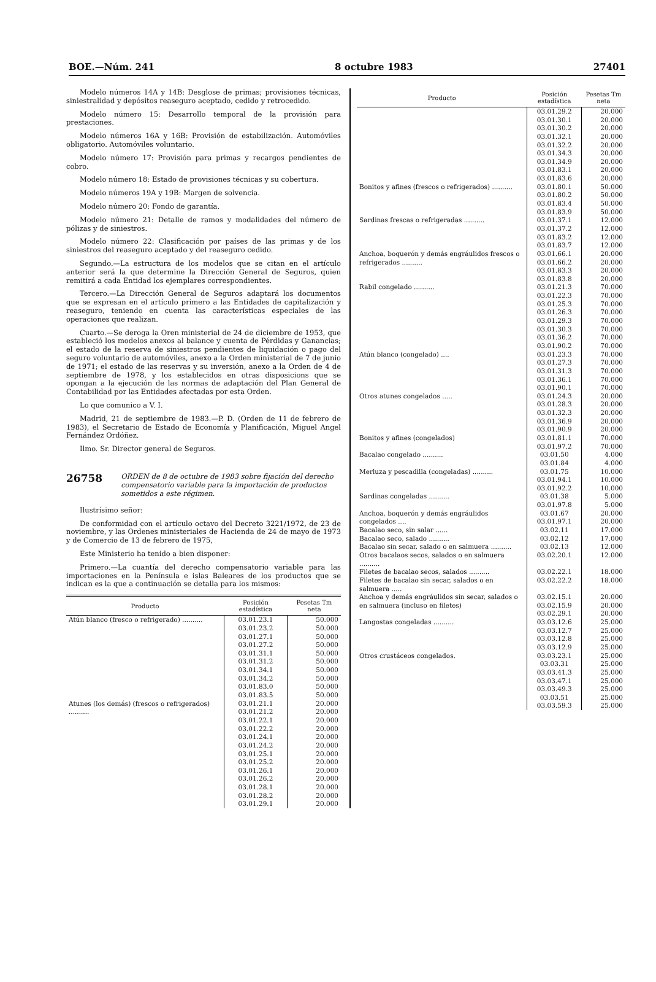BOE.—Núm. 241 8 octubre 1983 27401
Modelo números 14A y 14B: Desglose de primas; provisiones técnicas, siniestralidad y depósitos reaseguro aceptado, cedido y retrocedido.
Modelo número 15: Desarrollo temporal de la provisión para prestaciones.
Modelo números 16A y 16B: Provisión de estabilización. Automóviles obligatorio. Automóviles voluntario.
Modelo número 17: Provisión para primas y recargos pendientes de cobro.
Modelo número 18: Estado de provisiones técnicas y su cobertura.
Modelo números 19A y 19B: Margen de solvencia.
Modelo número 20: Fondo de garantía.
Modelo número 21: Detalle de ramos y modalidades del número de pólizas y de siniestros.
Modelo número 22: Clasificación por países de las primas y de los siniestros del reaseguro aceptado y del reaseguro cedido.
Segundo.—La estructura de los modelos que se citan en el artículo anterior será la que determine la Dirección General de Seguros, quien remitirá a cada Entidad los ejemplares correspondientes.
Tercero.—La Dirección General de Seguros adaptará los documentos que se expresan en el artículo primero a las Entidades de capitalización y reaseguro, teniendo en cuenta las características especiales de las operaciones que realizan.
Cuarto.—Se deroga la Oren ministerial de 24 de diciembre de 1953, que estableció los modelos anexos al balance y cuenta de Pérdidas y Ganancias; el estado de la reserva de siniestros pendientes de liquidación o pago del seguro voluntario de automóviles, anexo a la Orden ministerial de 7 de junio de 1971; el estado de las reservas y su inversión, anexo a la Orden de 4 de septiembre de 1978, y los establecidos en otras disposicions que se opongan a la ejecución de las normas de adaptación del Plan General de Contabilidad por las Entidades afectadas por esta Orden.
Lo que comunico a V. I.
Madrid, 21 de septiembre de 1983.—P. D. (Orden de 11 de febrero de 1983), el Secretario de Estado de Economía y Planificación, Miguel Angel Fernández Ordóñez.
Ilmo. Sr. Director general de Seguros.
26758 ORDEN de 8 de octubre de 1983 sobre fijación del derecho compensatorio variable para la importación de productos sometidos a este régimen.
Ilustrísimo señor:
De conformidad con el artículo octavo del Decreto 3221/1972, de 23 de noviembre, y las Ordenes ministeriales de Hacienda de 24 de mayo de 1973 y de Comercio de 13 de febrero de 1975,
Este Ministerio ha tenido a bien disponer:
Primero.—La cuantía del derecho compensatorio variable para las importaciones en la Península e islas Baleares de los productos que se indican es la que a continuación se detalla para los mismos:
| Producto | Posición estadística | Pesetas Tm neta |
| --- | --- | --- |
| Atún blanco (fresco o refrigerado) .......... | 03.01.23.1 03.01.23.2 03.01.27.1 03.01.27.2 03.01.31.1 03.01.31.2 03.01.34.1 03.01.34.2 03.01.83.0 03.01.83.5 | 50.000 50.000 50.000 50.000 50.000 50.000 50.000 50.000 50.000 50.000 |
| Atunes (los demás) (frescos o refrigerados) .......... | 03.01.21.1 03.01.21.2 03.01.22.1 03.01.22.2 03.01.24.1 03.01.24.2 03.01.25.1 03.01.25.2 03.01.26.1 03.01.26.2 03.01.28.1 03.01.28.2 03.01.29.1 | 20.000 20.000 20.000 20.000 20.000 20.000 20.000 20.000 20.000 20.000 20.000 20.000 20.000 |
| Producto | Posición estadística | Pesetas Tm neta |
| --- | --- | --- |
| | 03.01.29.2 03.01.30.1 03.01.30.2 03.01.32.1 03.01.32.2 03.01.34.3 03.01.34.9 03.01.83.1 03.01.83.6 | 20.000 20.000 20.000 20.000 20.000 20.000 20.000 20.000 20.000 |
| Bonitos y afines (frescos o refrigerados) .......... | 03.01.80.1 03.01.80.2 03.01.83.4 03.01.83.9 | 50.000 50.000 50.000 50.000 |
| Sardinas frescas o refrigeradas .......... | 03.01.37.1 03.01.37.2 03.01.83.2 03.01.83.7 | 12.000 12.000 12.000 12.000 |
| Anchoa, boquerón y demás engráulidos frescos o refrigerados .......... | 03.01.66.1 03.01.66.2 03.01.83.3 03.01.83.8 | 20.000 20.000 20.000 20.000 |
| Rabil congelado .......... | 03.01.21.3 03.01.22.3 03.01.25.3 03.01.26.3 03.01.29.3 03.01.30.3 03.01.36.2 03.01.90.2 | 70.000 70.000 70.000 70.000 70.000 70.000 70.000 70.000 |
| Atún blanco (congelado) .... | 03.01.23.3 03.01.27.3 03.01.31.3 03.01.36.1 03.01.90.1 | 70.000 70.000 70.000 70.000 70.000 |
| Otros atunes congelados ..... | 03.01.24.3 03.01.28.3 03.01.32.3 03.01.36.9 03.01.90.9 | 20.000 20.000 20.000 20.000 20.000 |
| Bonitos y afines (congelados) | 03.01.81.1 03.01.97.2 | 70.000 70.000 |
| Bacalao congelado .......... | 03.01.50 03.01.84 | 4.000 4.000 |
| Merluza y pescadilla (congeladas) .......... | 03.01.75 03.01.94.1 03.01.92.2 | 10.000 10.000 10.000 |
| Sardinas congeladas .......... | 03.01.38 03.01.97.8 | 5.000 5.000 |
| Anchoa, boquerón y demás engráulidos congelados .... | 03.01.67 03.01.97.1 | 20.000 20.000 |
| Bacalao seco, sin salar ...... | 03.02.11 | 17.000 |
| Bacalao seco, salado .......... | 03.02.12 | 17.000 |
| Bacalao sin secar, salado o en salmuera .......... | 03.02.13 | 12.000 |
| Otros bacalaos secos, salados o en salmuera .......... | 03.02.20.1 | 12.000 |
| Filetes de bacalao secos, salados .......... | 03.02.22.1 | 18.000 |
| Filetes de bacalao sin secar, salados o en salmuera ..... | 03.02.22.2 | 18.000 |
| Anchoa y demás engráulidos sin secar, salados o en salmuera (incluso en filetes) | 03.02.15.1 03.02.15.9 03.02.29.1 | 20.000 20.000 20.000 |
| Langostas congeladas .......... | 03.03.12.6 03.03.12.7 03.03.12.8 03.03.12.9 | 25.000 25.000 25.000 25.000 |
| Otros crustáceos congelados. | 03.03.23.1 03.03.31 03.03.41.3 03.03.47.1 03.03.49.3 03.03.51 03.03.59.3 | 25.000 25.000 25.000 25.000 25.000 25.000 25.000 |